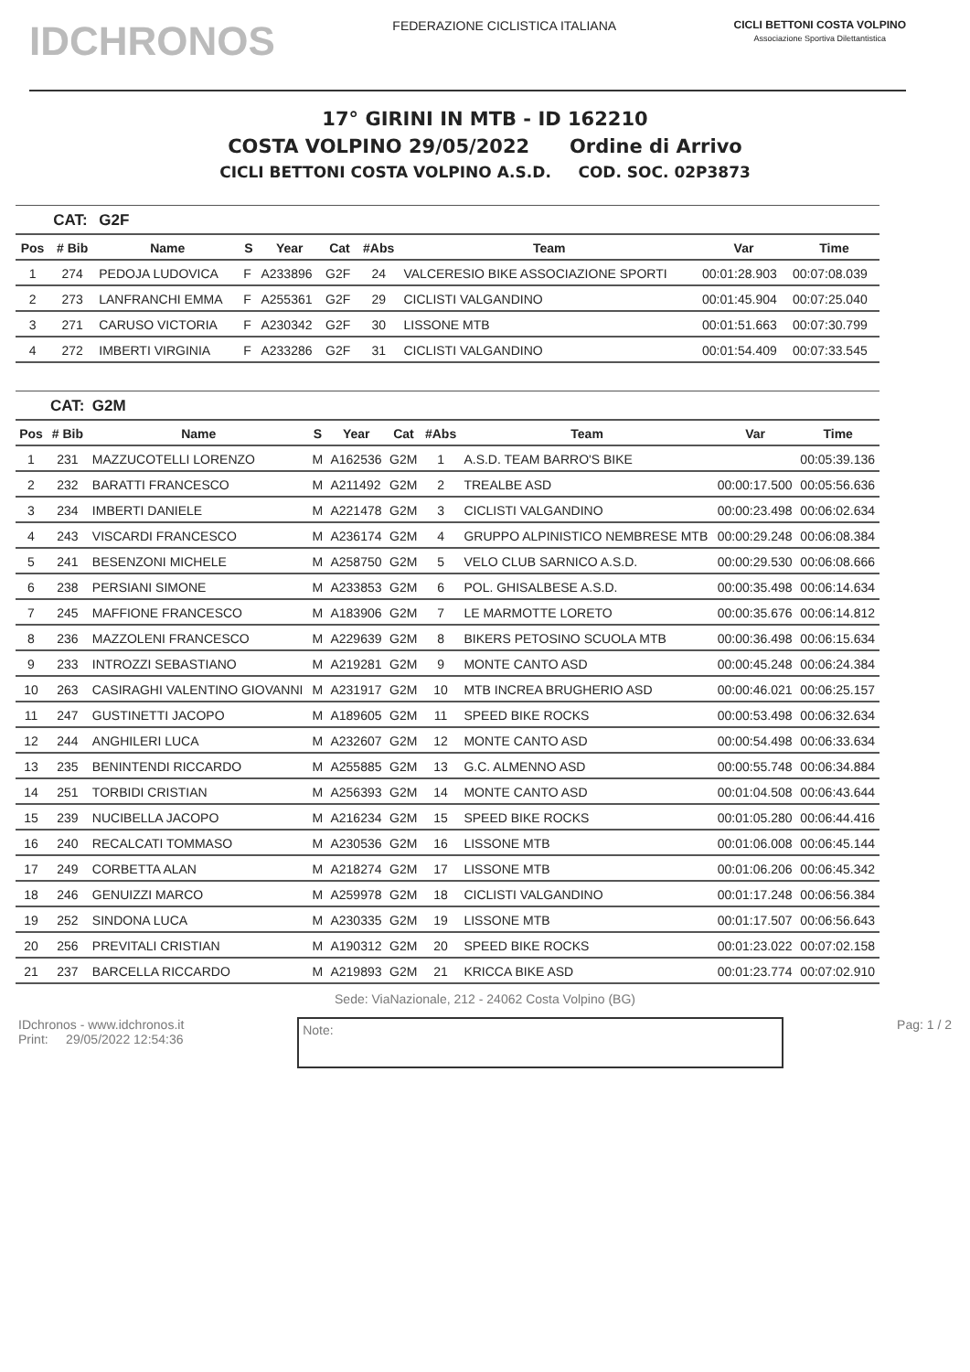IDCHRONOS
FEDERAZIONE CICLISTICA ITALIANA
CICLI BETTONI COSTA VOLPINO
Associazione Sportiva Dilettantistica
17° GIRINI IN MTB - ID 162210
COSTA VOLPINO 29/05/2022 Ordine di Arrivo
CICLI BETTONI COSTA VOLPINO A.S.D. COD. SOC. 02P3873
| | CAT: | G2F | | | | | | | |
| Pos | # Bib | Name | S | Year | Cat | #Abs | Team | Var | Time |
| 1 | 274 | PEDOJA LUDOVICA | F | A233896 | G2F | 24 | VALCERESIO BIKE ASSOCIAZIONE SPORTI | 00:01:28.903 | 00:07:08.039 |
| 2 | 273 | LANFRANCHI EMMA | F | A255361 | G2F | 29 | CICLISTI VALGANDINO | 00:01:45.904 | 00:07:25.040 |
| 3 | 271 | CARUSO VICTORIA | F | A230342 | G2F | 30 | LISSONE MTB | 00:01:51.663 | 00:07:30.799 |
| 4 | 272 | IMBERTI VIRGINIA | F | A233286 | G2F | 31 | CICLISTI VALGANDINO | 00:01:54.409 | 00:07:33.545 |
| | CAT: | G2M | | | | | | | |
| Pos | # Bib | Name | S | Year | Cat | #Abs | Team | Var | Time |
| 1 | 231 | MAZZUCOTELLI LORENZO | M | A162536 | G2M | 1 | A.S.D. TEAM BARRO'S BIKE | | 00:05:39.136 |
| 2 | 232 | BARATTI FRANCESCO | M | A211492 | G2M | 2 | TREALBE ASD | 00:00:17.500 | 00:05:56.636 |
| 3 | 234 | IMBERTI DANIELE | M | A221478 | G2M | 3 | CICLISTI VALGANDINO | 00:00:23.498 | 00:06:02.634 |
| 4 | 243 | VISCARDI FRANCESCO | M | A236174 | G2M | 4 | GRUPPO ALPINISTICO NEMBRESE MTB | 00:00:29.248 | 00:06:08.384 |
| 5 | 241 | BESENZONI MICHELE | M | A258750 | G2M | 5 | VELO CLUB SARNICO A.S.D. | 00:00:29.530 | 00:06:08.666 |
| 6 | 238 | PERSIANI SIMONE | M | A233853 | G2M | 6 | POL. GHISALBESE A.S.D. | 00:00:35.498 | 00:06:14.634 |
| 7 | 245 | MAFFIONE FRANCESCO | M | A183906 | G2M | 7 | LE MARMOTTE LORETO | 00:00:35.676 | 00:06:14.812 |
| 8 | 236 | MAZZOLENI FRANCESCO | M | A229639 | G2M | 8 | BIKERS PETOSINO SCUOLA MTB | 00:00:36.498 | 00:06:15.634 |
| 9 | 233 | INTROZZI SEBASTIANO | M | A219281 | G2M | 9 | MONTE CANTO ASD | 00:00:45.248 | 00:06:24.384 |
| 10 | 263 | CASIRAGHI VALENTINO GIOVANNI | M | A231917 | G2M | 10 | MTB INCREA BRUGHERIO ASD | 00:00:46.021 | 00:06:25.157 |
| 11 | 247 | GUSTINETTI JACOPO | M | A189605 | G2M | 11 | SPEED BIKE ROCKS | 00:00:53.498 | 00:06:32.634 |
| 12 | 244 | ANGHILERI LUCA | M | A232607 | G2M | 12 | MONTE CANTO ASD | 00:00:54.498 | 00:06:33.634 |
| 13 | 235 | BENINTENDI RICCARDO | M | A255885 | G2M | 13 | G.C. ALMENNO ASD | 00:00:55.748 | 00:06:34.884 |
| 14 | 251 | TORBIDI CRISTIAN | M | A256393 | G2M | 14 | MONTE CANTO ASD | 00:01:04.508 | 00:06:43.644 |
| 15 | 239 | NUCIBELLA JACOPO | M | A216234 | G2M | 15 | SPEED BIKE ROCKS | 00:01:05.280 | 00:06:44.416 |
| 16 | 240 | RECALCATI TOMMASO | M | A230536 | G2M | 16 | LISSONE MTB | 00:01:06.008 | 00:06:45.144 |
| 17 | 249 | CORBETTA ALAN | M | A218274 | G2M | 17 | LISSONE MTB | 00:01:06.206 | 00:06:45.342 |
| 18 | 246 | GENUIZZI MARCO | M | A259978 | G2M | 18 | CICLISTI VALGANDINO | 00:01:17.248 | 00:06:56.384 |
| 19 | 252 | SINDONA LUCA | M | A230335 | G2M | 19 | LISSONE MTB | 00:01:17.507 | 00:06:56.643 |
| 20 | 256 | PREVITALI CRISTIAN | M | A190312 | G2M | 20 | SPEED BIKE ROCKS | 00:01:23.022 | 00:07:02.158 |
| 21 | 237 | BARCELLA RICCARDO | M | A219893 | G2M | 21 | KRICCA BIKE ASD | 00:01:23.774 | 00:07:02.910 |
Sede: ViaNazionale, 212 - 24062 Costa Volpino (BG)
IDchronos - www.idchronos.it
Print: 29/05/2022 12:54:36
Note:
Pag: 1 / 2